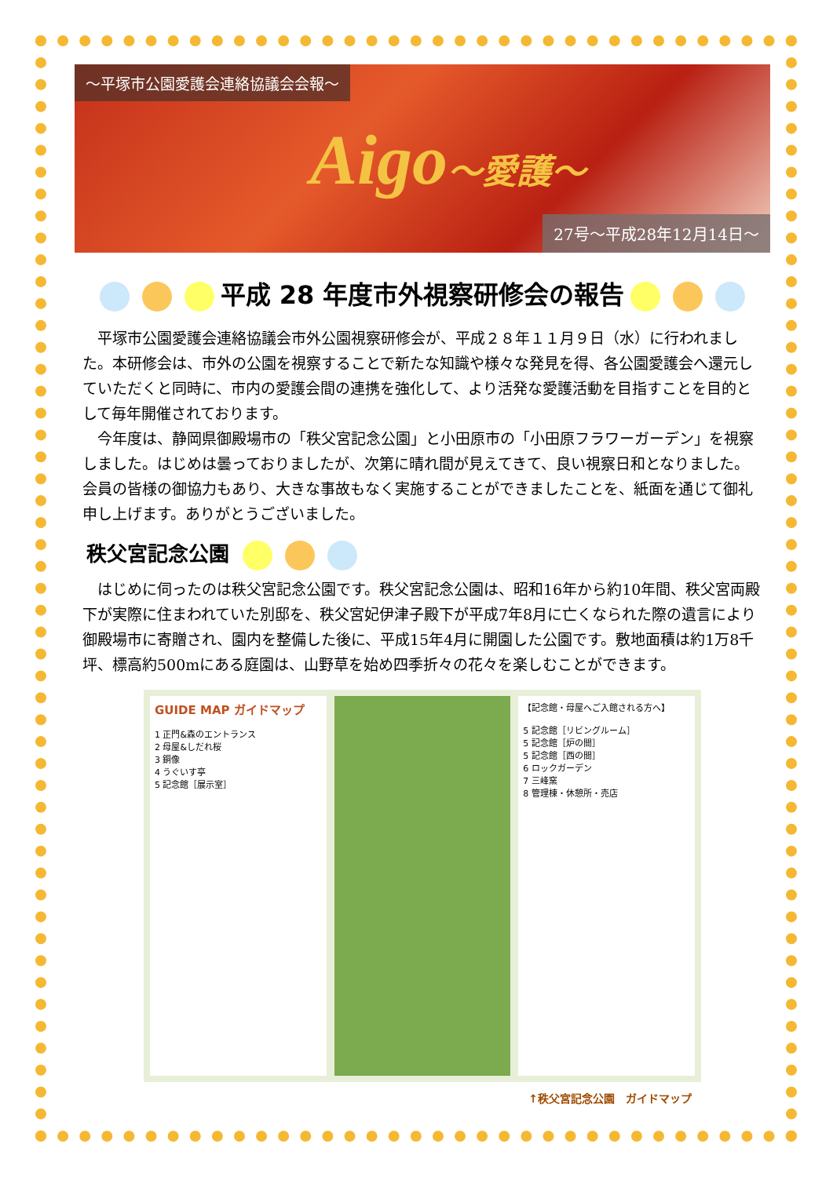～平塚市公園愛護会連絡協議会会報～
Aigo～愛護～
27号～平成28年12月14日～
平成 28 年度市外視察研修会の報告
平塚市公園愛護会連絡協議会市外公園視察研修会が、平成２８年１１月９日（水）に行われました。本研修会は、市外の公園を視察することで新たな知識や様々な発見を得、各公園愛護会へ還元していただくと同時に、市内の愛護会間の連携を強化して、より活発な愛護活動を目指すことを目的として毎年開催されております。
今年度は、静岡県御殿場市の「秩父宮記念公園」と小田原市の「小田原フラワーガーデン」を視察しました。はじめは曇っておりましたが、次第に晴れ間が見えてきて、良い視察日和となりました。会員の皆様の御協力もあり、大きな事故もなく実施することができましたことを、紙面を通じて御礼申し上げます。ありがとうございました。
秩父宮記念公園
はじめに伺ったのは秩父宮記念公園です。秩父宮記念公園は、昭和16年から約10年間、秩父宮両殿下が実際に住まわれていた別邸を、秩父宮妃伊津子殿下が平成7年8月に亡くなられた際の遺言により御殿場市に寄贈され、園内を整備した後に、平成15年4月に開園した公園です。敷地面積は約1万8千坪、標高約500mにある庭園は、山野草を始め四季折々の花々を楽しむことができます。
GUIDE MAP ガイドマップ
1 正門&森のエントランス
2 母屋&しだれ桜
3 銅像
4 うぐいす亭
5 記念館［展示室］
【記念館・母屋へご入館される方へ】
5 記念館［リビングルーム］
5 記念館［炉の間］
5 記念館［西の間］
6 ロックガーデン
7 三峰窯
8 管理棟・休憩所・売店
↑秩父宮記念公園　ガイドマップ